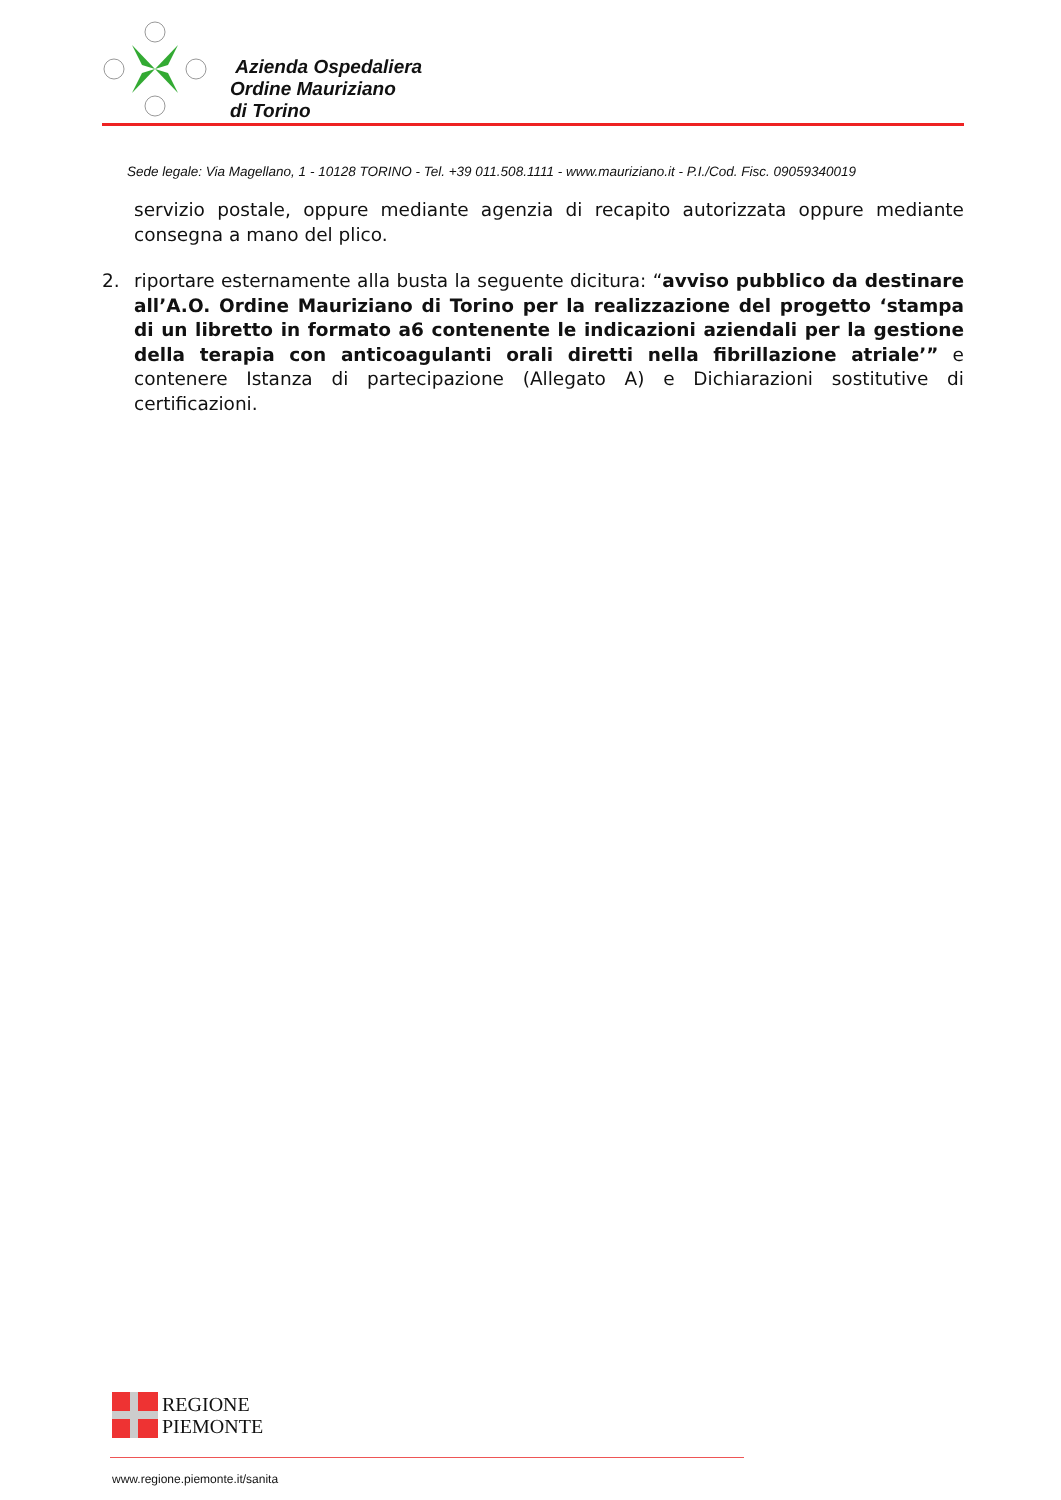Azienda Ospedaliera
Ordine Mauriziano
di Torino
Sede legale: Via Magellano, 1 - 10128 TORINO - Tel. +39 011.508.1111 - www.mauriziano.it - P.I./Cod. Fisc. 09059340019
servizio postale, oppure mediante agenzia di recapito autorizzata oppure mediante consegna a mano del plico.
2. riportare esternamente alla busta la seguente dicitura: “avviso pubblico da destinare all’A.O. Ordine Mauriziano di Torino per la realizzazione del progetto ‘stampa di un libretto in formato a6 contenente le indicazioni aziendali per la gestione della terapia con anticoagulanti orali diretti nella fibrillazione atriale’” e contenere Istanza di partecipazione (Allegato A) e Dichiarazioni sostitutive di certificazioni.
REGIONE
PIEMONTE
www.regione.piemonte.it/sanita